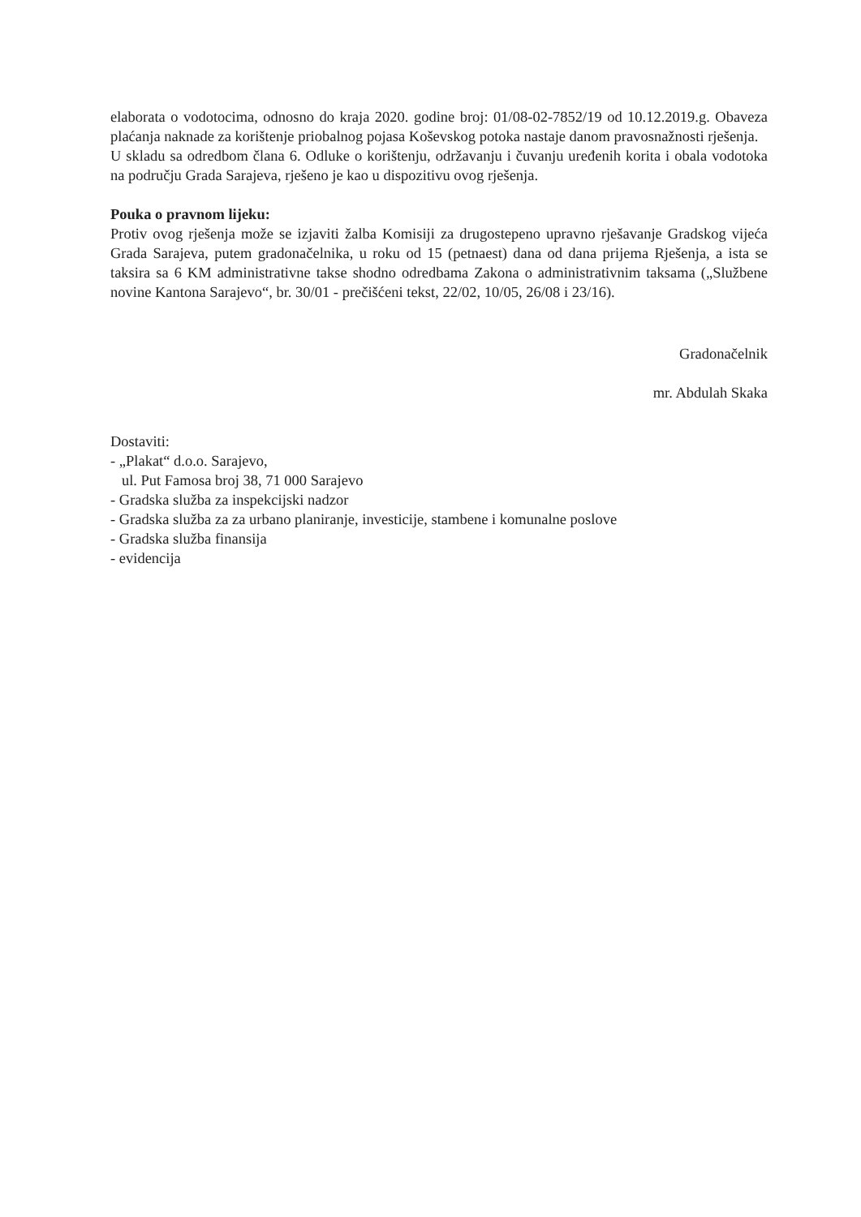elaborata o vodotocima, odnosno do kraja 2020. godine broj: 01/08-02-7852/19 od 10.12.2019.g. Obaveza plaćanja naknade za korištenje priobalnog pojasa Koševskog potoka nastaje danom pravosnažnosti rješenja.
U skladu sa odredbom člana 6. Odluke o korištenju, održavanju i čuvanju uređenih korita i obala vodotoka na području Grada Sarajeva, rješeno je kao u dispozitivu ovog rješenja.
Pouka o pravnom lijeku:
Protiv ovog rješenja može se izjaviti žalba Komisiji za drugostepeno upravno rješavanje Gradskog vijeća Grada Sarajeva, putem gradonačelnika, u roku od 15 (petnaest) dana od dana prijema Rješenja, a ista se taksira sa 6 KM administrativne takse shodno odredbama Zakona o administrativnim taksama („Službene novine Kantona Sarajevo“, br. 30/01 - prečišćeni tekst, 22/02, 10/05, 26/08 i 23/16).
Gradonačelnik
mr. Abdulah Skaka
Dostaviti:
- „Plakat“ d.o.o. Sarajevo,
ul. Put Famosa broj 38, 71 000 Sarajevo
- Gradska služba za inspekcijski nadzor
- Gradska služba za za urbano planiranje, investicije, stambene i komunalne poslove
- Gradska služba finansija
- evidencija